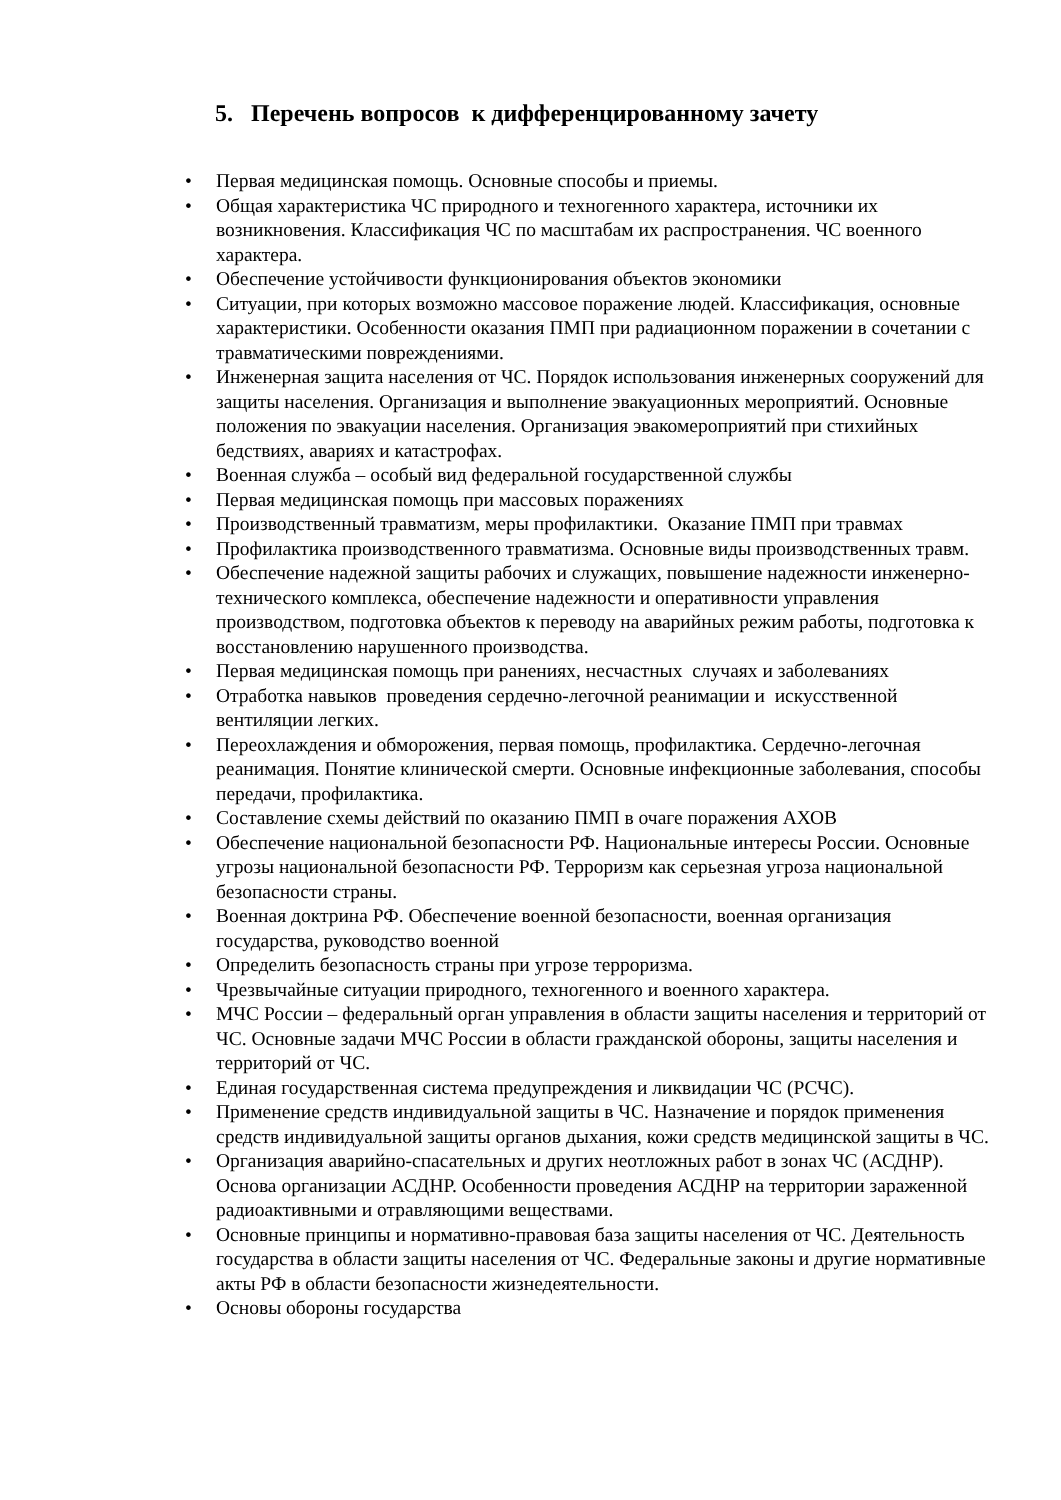5. Перечень вопросов к дифференцированному зачету
• Первая медицинская помощь. Основные способы и приемы.
• Общая характеристика ЧС природного и техногенного характера, источники их возникновения. Классификация ЧС по масштабам их распространения. ЧС военного характера.
• Обеспечение устойчивости функционирования объектов экономики
• Ситуации, при которых возможно массовое поражение людей. Классификация, основные характеристики. Особенности оказания ПМП при радиационном поражении в сочетании с травматическими повреждениями.
• Инженерная защита населения от ЧС. Порядок использования инженерных сооружений для защиты населения. Организация и выполнение эвакуационных мероприятий. Основные положения по эвакуации населения. Организация эвакомероприятий при стихийных бедствиях, авариях и катастрофах.
• Военная служба – особый вид федеральной государственной службы
• Первая медицинская помощь при массовых поражениях
• Производственный травматизм, меры профилактики. Оказание ПМП при травмах
• Профилактика производственного травматизма. Основные виды производственных травм.
• Обеспечение надежной защиты рабочих и служащих, повышение надежности инженерно-технического комплекса, обеспечение надежности и оперативности управления производством, подготовка объектов к переводу на аварийных режим работы, подготовка к восстановлению нарушенного производства.
• Первая медицинская помощь при ранениях, несчастных случаях и заболеваниях
• Отработка навыков проведения сердечно-легочной реанимации и искусственной вентиляции легких.
• Переохлаждения и обморожения, первая помощь, профилактика. Сердечно-легочная реанимация. Понятие клинической смерти. Основные инфекционные заболевания, способы передачи, профилактика.
• Составление схемы действий по оказанию ПМП в очаге поражения АХОВ
• Обеспечение национальной безопасности РФ. Национальные интересы России. Основные угрозы национальной безопасности РФ. Терроризм как серьезная угроза национальной безопасности страны.
• Военная доктрина РФ. Обеспечение военной безопасности, военная организация государства, руководство военной
• Определить безопасность страны при угрозе терроризма.
• Чрезвычайные ситуации природного, техногенного и военного характера.
• МЧС России – федеральный орган управления в области защиты населения и территорий от ЧС. Основные задачи МЧС России в области гражданской обороны, защиты населения и территорий от ЧС.
• Единая государственная система предупреждения и ликвидации ЧС (РСЧС).
• Применение средств индивидуальной защиты в ЧС. Назначение и порядок применения средств индивидуальной защиты органов дыхания, кожи средств медицинской защиты в ЧС.
• Организация аварийно-спасательных и других неотложных работ в зонах ЧС (АСДНР). Основа организации АСДНР. Особенности проведения АСДНР на территории зараженной радиоактивными и отравляющими веществами.
• Основные принципы и нормативно-правовая база защиты населения от ЧС. Деятельность государства в области защиты населения от ЧС. Федеральные законы и другие нормативные акты РФ в области безопасности жизнедеятельности.
• Основы обороны государства